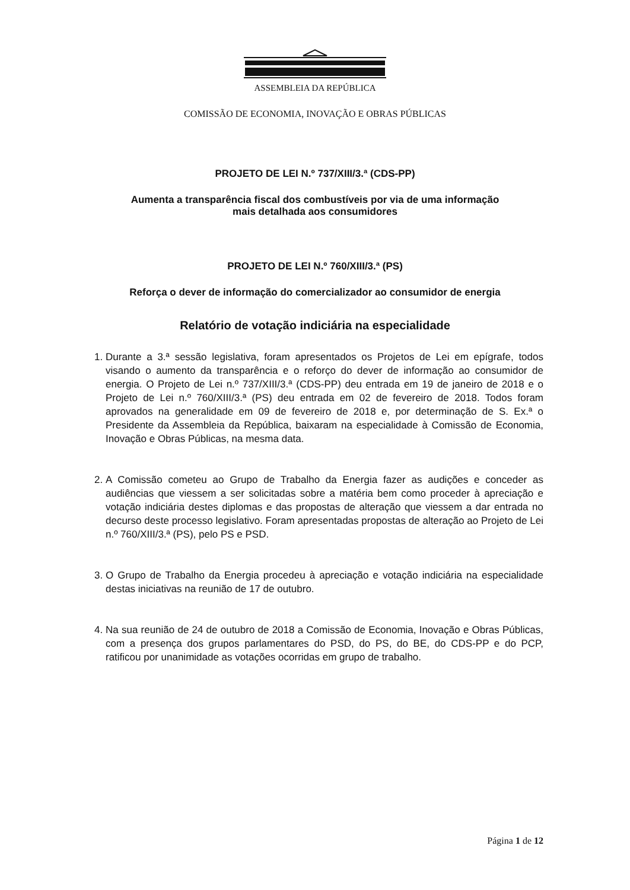ASSEMBLEIA DA REPÚBLICA
COMISSÃO DE ECONOMIA, INOVAÇÃO E OBRAS PÚBLICAS
PROJETO DE LEI N.º 737/XIII/3.ª (CDS-PP)
Aumenta a transparência fiscal dos combustíveis por via de uma informação
mais detalhada aos consumidores
PROJETO DE LEI N.º 760/XIII/3.ª (PS)
Reforça o dever de informação do comercializador ao consumidor de energia
Relatório de votação indiciária na especialidade
1. Durante a 3.ª sessão legislativa, foram apresentados os Projetos de Lei em epígrafe, todos visando o aumento da transparência e o reforço do dever de informação ao consumidor de energia. O Projeto de Lei n.º 737/XIII/3.ª (CDS-PP) deu entrada em 19 de janeiro de 2018 e o Projeto de Lei n.º 760/XIII/3.ª (PS) deu entrada em 02 de fevereiro de 2018. Todos foram aprovados na generalidade em 09 de fevereiro de 2018 e, por determinação de S. Ex.ª o Presidente da Assembleia da República, baixaram na especialidade à Comissão de Economia, Inovação e Obras Públicas, na mesma data.
2. A Comissão cometeu ao Grupo de Trabalho da Energia fazer as audições e conceder as audiências que viessem a ser solicitadas sobre a matéria bem como proceder à apreciação e votação indiciária destes diplomas e das propostas de alteração que viessem a dar entrada no decurso deste processo legislativo. Foram apresentadas propostas de alteração ao Projeto de Lei n.º 760/XIII/3.ª (PS), pelo PS e PSD.
3. O Grupo de Trabalho da Energia procedeu à apreciação e votação indiciária na especialidade destas iniciativas na reunião de 17 de outubro.
4. Na sua reunião de 24 de outubro de 2018 a Comissão de Economia, Inovação e Obras Públicas, com a presença dos grupos parlamentares do PSD, do PS, do BE, do CDS-PP e do PCP, ratificou por unanimidade as votações ocorridas em grupo de trabalho.
Página 1 de 12